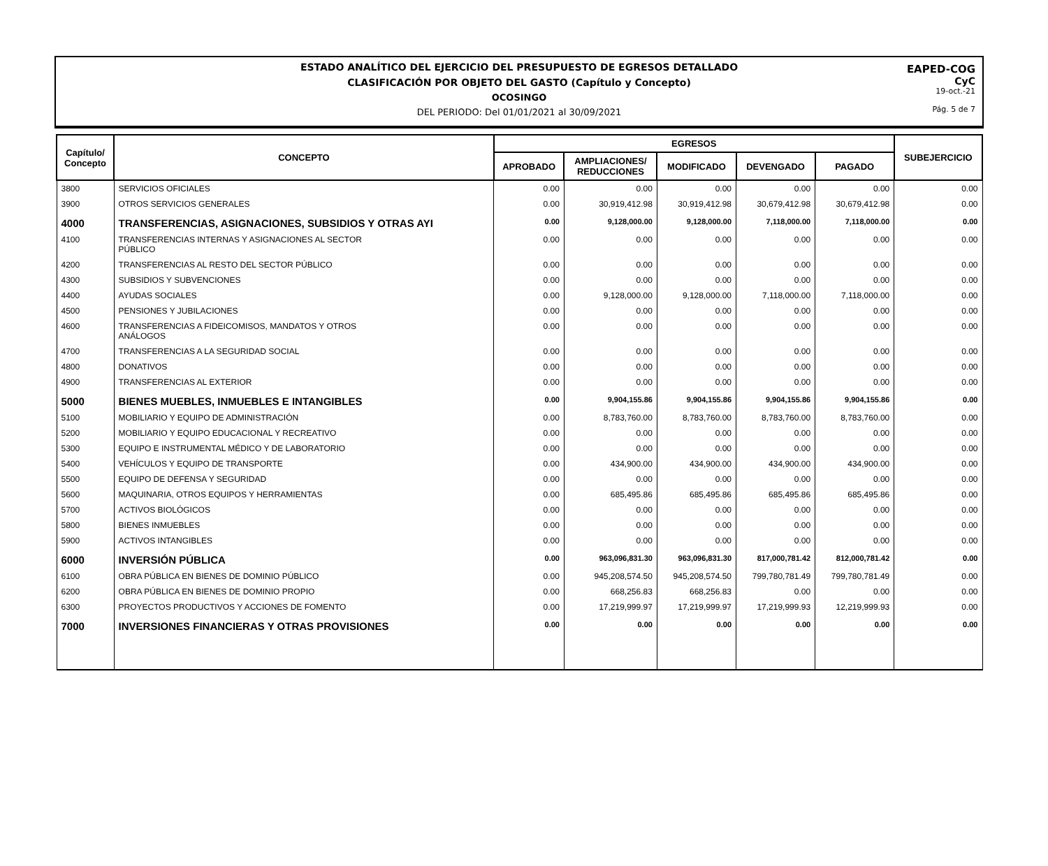ESTADO ANALÍTICO DEL EJERCICIO DEL PRESUPUESTO DE EGRESOS DETALLADO
CLASIFICACIÓN POR OBJETO DEL GASTO (Capítulo y Concepto)
OCOSINGO
DEL PERIODO: Del 01/01/2021 al 30/09/2021
EAPED-COG
CyC
19-oct.-21
Pág. 5 de 7
| Capítulo/ Concepto | CONCEPTO | EGRESOS | | | | | SUBEJERCICIO |
| --- | --- | --- | --- | --- | --- | --- | --- |
| | | APROBADO | AMPLIACIONES/ REDUCCIONES | MODIFICADO | DEVENGADO | PAGADO | |
| 3800 | SERVICIOS OFICIALES | 0.00 | 0.00 | 0.00 | 0.00 | 0.00 | 0.00 |
| 3900 | OTROS SERVICIOS GENERALES | 0.00 | 30,919,412.98 | 30,919,412.98 | 30,679,412.98 | 30,679,412.98 | 0.00 |
| 4000 | TRANSFERENCIAS, ASIGNACIONES, SUBSIDIOS Y OTRAS AYI | 0.00 | 9,128,000.00 | 9,128,000.00 | 7,118,000.00 | 7,118,000.00 | 0.00 |
| 4100 | TRANSFERENCIAS INTERNAS Y ASIGNACIONES AL SECTOR PÚBLICO | 0.00 | 0.00 | 0.00 | 0.00 | 0.00 | 0.00 |
| 4200 | TRANSFERENCIAS AL RESTO DEL SECTOR PÚBLICO | 0.00 | 0.00 | 0.00 | 0.00 | 0.00 | 0.00 |
| 4300 | SUBSIDIOS Y SUBVENCIONES | 0.00 | 0.00 | 0.00 | 0.00 | 0.00 | 0.00 |
| 4400 | AYUDAS SOCIALES | 0.00 | 9,128,000.00 | 9,128,000.00 | 7,118,000.00 | 7,118,000.00 | 0.00 |
| 4500 | PENSIONES Y JUBILACIONES | 0.00 | 0.00 | 0.00 | 0.00 | 0.00 | 0.00 |
| 4600 | TRANSFERENCIAS A FIDEICOMISOS, MANDATOS Y OTROS ANÁLOGOS | 0.00 | 0.00 | 0.00 | 0.00 | 0.00 | 0.00 |
| 4700 | TRANSFERENCIAS A LA SEGURIDAD SOCIAL | 0.00 | 0.00 | 0.00 | 0.00 | 0.00 | 0.00 |
| 4800 | DONATIVOS | 0.00 | 0.00 | 0.00 | 0.00 | 0.00 | 0.00 |
| 4900 | TRANSFERENCIAS AL EXTERIOR | 0.00 | 0.00 | 0.00 | 0.00 | 0.00 | 0.00 |
| 5000 | BIENES MUEBLES, INMUEBLES E INTANGIBLES | 0.00 | 9,904,155.86 | 9,904,155.86 | 9,904,155.86 | 9,904,155.86 | 0.00 |
| 5100 | MOBILIARIO Y EQUIPO DE ADMINISTRACIÓN | 0.00 | 8,783,760.00 | 8,783,760.00 | 8,783,760.00 | 8,783,760.00 | 0.00 |
| 5200 | MOBILIARIO Y EQUIPO EDUCACIONAL Y RECREATIVO | 0.00 | 0.00 | 0.00 | 0.00 | 0.00 | 0.00 |
| 5300 | EQUIPO E INSTRUMENTAL MÉDICO Y DE LABORATORIO | 0.00 | 0.00 | 0.00 | 0.00 | 0.00 | 0.00 |
| 5400 | VEHÍCULOS Y EQUIPO DE TRANSPORTE | 0.00 | 434,900.00 | 434,900.00 | 434,900.00 | 434,900.00 | 0.00 |
| 5500 | EQUIPO DE DEFENSA Y SEGURIDAD | 0.00 | 0.00 | 0.00 | 0.00 | 0.00 | 0.00 |
| 5600 | MAQUINARIA, OTROS EQUIPOS Y HERRAMIENTAS | 0.00 | 685,495.86 | 685,495.86 | 685,495.86 | 685,495.86 | 0.00 |
| 5700 | ACTIVOS BIOLÓGICOS | 0.00 | 0.00 | 0.00 | 0.00 | 0.00 | 0.00 |
| 5800 | BIENES INMUEBLES | 0.00 | 0.00 | 0.00 | 0.00 | 0.00 | 0.00 |
| 5900 | ACTIVOS INTANGIBLES | 0.00 | 0.00 | 0.00 | 0.00 | 0.00 | 0.00 |
| 6000 | INVERSIÓN PÚBLICA | 0.00 | 963,096,831.30 | 963,096,831.30 | 817,000,781.42 | 812,000,781.42 | 0.00 |
| 6100 | OBRA PÚBLICA EN BIENES DE DOMINIO PÚBLICO | 0.00 | 945,208,574.50 | 945,208,574.50 | 799,780,781.49 | 799,780,781.49 | 0.00 |
| 6200 | OBRA PÚBLICA EN BIENES DE DOMINIO PROPIO | 0.00 | 668,256.83 | 668,256.83 | 0.00 | 0.00 | 0.00 |
| 6300 | PROYECTOS PRODUCTIVOS Y ACCIONES DE FOMENTO | 0.00 | 17,219,999.97 | 17,219,999.97 | 17,219,999.93 | 12,219,999.93 | 0.00 |
| 7000 | INVERSIONES FINANCIERAS Y OTRAS PROVISIONES | 0.00 | 0.00 | 0.00 | 0.00 | 0.00 | 0.00 |